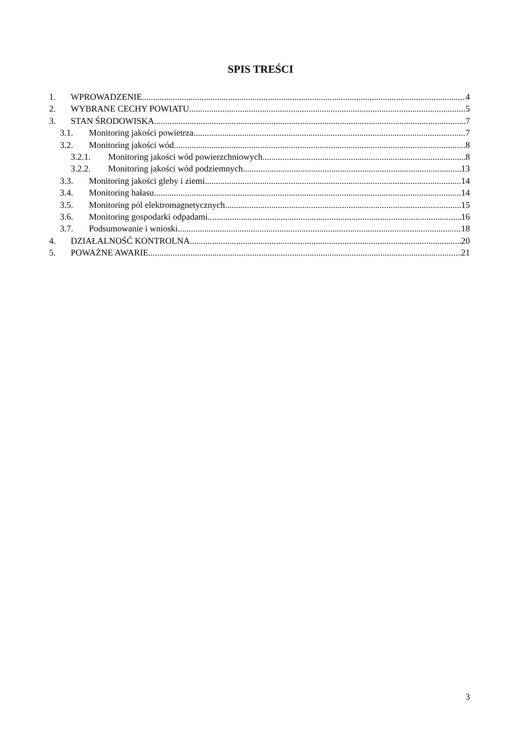SPIS TREŚCI
1. WPROWADZENIE 4
2. WYBRANE CECHY POWIATU 5
3. STAN ŚRODOWISKA 7
3.1. Monitoring jakości powietrza 7
3.2. Monitoring jakości wód 8
3.2.1. Monitoring jakości wód powierzchniowych 8
3.2.2. Monitoring jakości wód podziemnych 13
3.3. Monitoring jakości gleby i ziemi 14
3.4. Monitoring hałasu 14
3.5. Monitoring pól elektromagnetycznych 15
3.6. Monitoring gospodarki odpadami 16
3.7. Podsumowanie i wnioski 18
4. DZIAŁALNOŚĆ KONTROLNA 20
5. POWAŻNE AWARIE 21
3